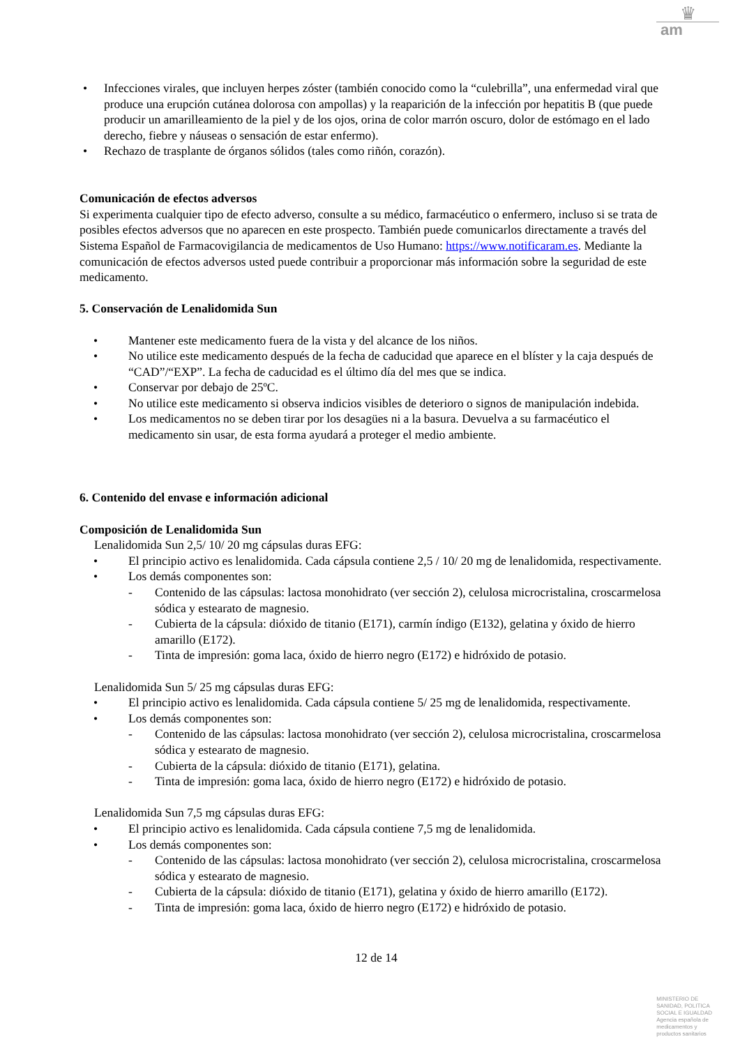♛
am
• Infecciones virales, que incluyen herpes zóster (también conocido como la “culebrilla”, una enfermedad viral que produce una erupción cutánea dolorosa con ampollas) y la reaparición de la infección por hepatitis B (que puede producir un amarilleamiento de la piel y de los ojos, orina de color marrón oscuro, dolor de estómago en el lado derecho, fiebre y náuseas o sensación de estar enfermo).
• Rechazo de trasplante de órganos sólidos (tales como riñón, corazón).
Comunicación de efectos adversos
Si experimenta cualquier tipo de efecto adverso, consulte a su médico, farmacéutico o enfermero, incluso si se trata de posibles efectos adversos que no aparecen en este prospecto. También puede comunicarlos directamente a través del Sistema Español de Farmacovigilancia de medicamentos de Uso Humano: https://www.notificaram.es. Mediante la comunicación de efectos adversos usted puede contribuir a proporcionar más información sobre la seguridad de este medicamento.
5. Conservación de Lenalidomida Sun
• Mantener este medicamento fuera de la vista y del alcance de los niños.
• No utilice este medicamento después de la fecha de caducidad que aparece en el blíster y la caja después de “CAD”/“EXP”. La fecha de caducidad es el último día del mes que se indica.
• Conservar por debajo de 25ºC.
• No utilice este medicamento si observa indicios visibles de deterioro o signos de manipulación indebida.
• Los medicamentos no se deben tirar por los desagües ni a la basura. Devuelva a su farmacéutico el medicamento sin usar, de esta forma ayudará a proteger el medio ambiente.
6. Contenido del envase e información adicional
Composición de Lenalidomida Sun
Lenalidomida Sun 2,5/ 10/ 20 mg cápsulas duras EFG:
• El principio activo es lenalidomida. Cada cápsula contiene 2,5 / 10/ 20 mg de lenalidomida, respectivamente.
• Los demás componentes son:
- Contenido de las cápsulas: lactosa monohidrato (ver sección 2), celulosa microcristalina, croscarmelosa sódica y estearato de magnesio.
- Cubierta de la cápsula: dióxido de titanio (E171), carmín índigo (E132), gelatina y óxido de hierro amarillo (E172).
- Tinta de impresión: goma laca, óxido de hierro negro (E172) e hidróxido de potasio.
Lenalidomida Sun 5/ 25 mg cápsulas duras EFG:
• El principio activo es lenalidomida. Cada cápsula contiene 5/ 25 mg de lenalidomida, respectivamente.
• Los demás componentes son:
- Contenido de las cápsulas: lactosa monohidrato (ver sección 2), celulosa microcristalina, croscarmelosa sódica y estearato de magnesio.
- Cubierta de la cápsula: dióxido de titanio (E171), gelatina.
- Tinta de impresión: goma laca, óxido de hierro negro (E172) e hidróxido de potasio.
Lenalidomida Sun 7,5 mg cápsulas duras EFG:
• El principio activo es lenalidomida. Cada cápsula contiene 7,5 mg de lenalidomida.
• Los demás componentes son:
- Contenido de las cápsulas: lactosa monohidrato (ver sección 2), celulosa microcristalina, croscarmelosa sódica y estearato de magnesio.
- Cubierta de la cápsula: dióxido de titanio (E171), gelatina y óxido de hierro amarillo (E172).
- Tinta de impresión: goma laca, óxido de hierro negro (E172) e hidróxido de potasio.
12 de 14
MINISTERIO DE
SANIDAD, POLITICA
SOCIAL E IGUALDAD
Agencia española de
medicamentos y
productos sanitarios